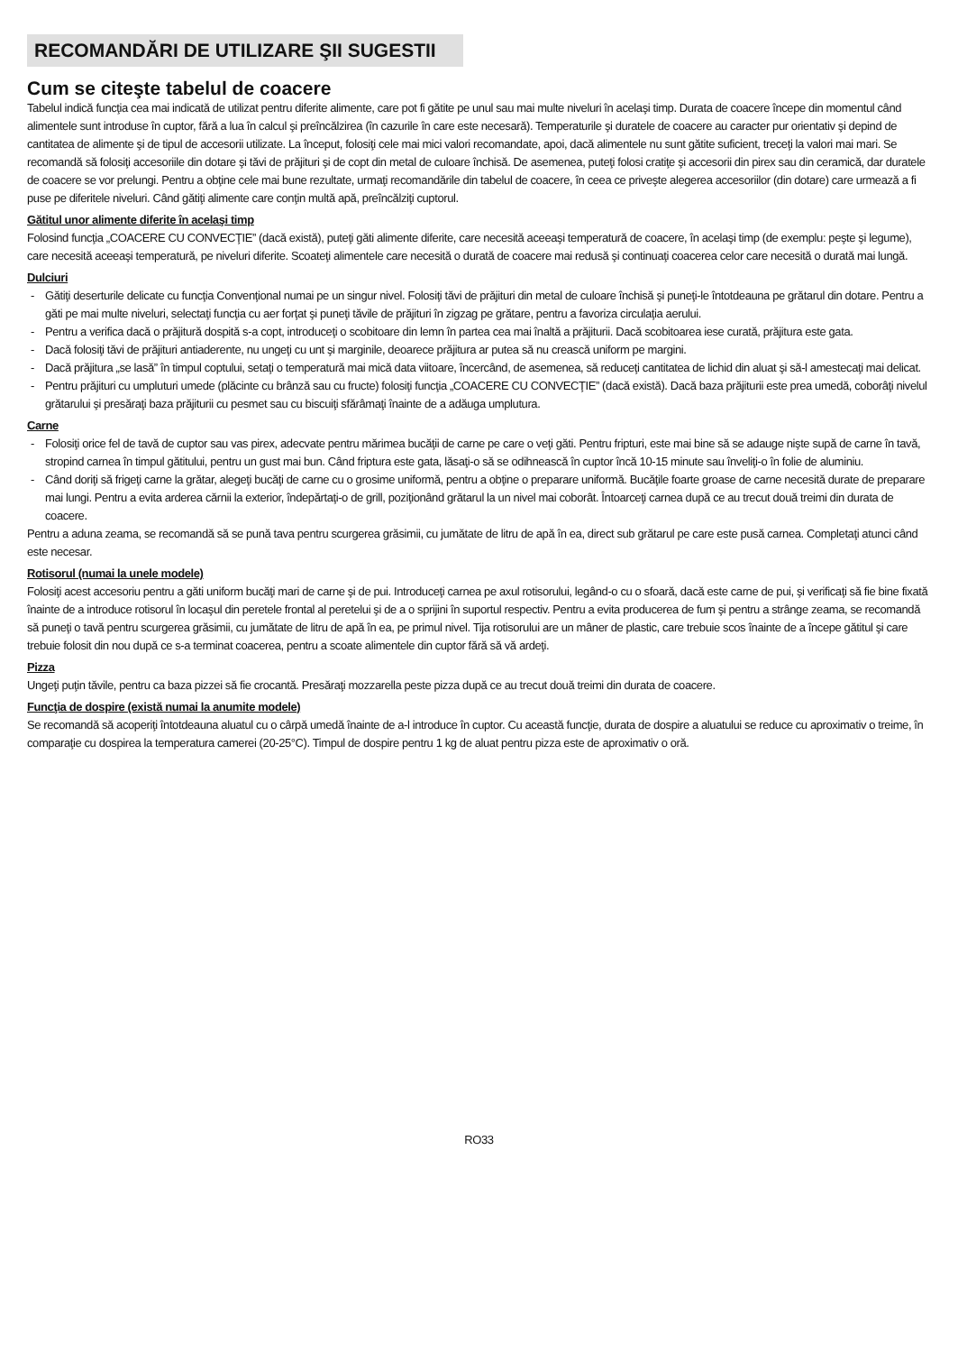RECOMANDĂRI DE UTILIZARE ŞII SUGESTII
Cum se citeşte tabelul de coacere
Tabelul indică funcţia cea mai indicată de utilizat pentru diferite alimente, care pot fi gătite pe unul sau mai multe niveluri în acelaşi timp. Durata de coacere începe din momentul când alimentele sunt introduse în cuptor, fără a lua în calcul şi preîncălzirea (în cazurile în care este necesară). Temperaturile şi duratele de coacere au caracter pur orientativ şi depind de cantitatea de alimente şi de tipul de accesorii utilizate. La început, folosiţi cele mai mici valori recomandate, apoi, dacă alimentele nu sunt gătite suficient, treceţi la valori mai mari. Se recomandă să folosiţi accesoriile din dotare şi tăvi de prăjituri şi de copt din metal de culoare închisă. De asemenea, puteţi folosi cratiţe şi accesorii din pirex sau din ceramică, dar duratele de coacere se vor prelungi. Pentru a obţine cele mai bune rezultate, urmaţi recomandările din tabelul de coacere, în ceea ce priveşte alegerea accesoriilor (din dotare) care urmează a fi puse pe diferitele niveluri. Când gătiţi alimente care conţin multă apă, preîncălziţi cuptorul.
Gătitul unor alimente diferite în acelaşi timp
Folosind funcţia „COACERE CU CONVECŢIE” (dacă există), puteţi găti alimente diferite, care necesită aceeaşi temperatură de coacere, în acelaşi timp (de exemplu: peşte şi legume), care necesită aceeaşi temperatură, pe niveluri diferite. Scoateţi alimentele care necesită o durată de coacere mai redusă şi continuaţi coacerea celor care necesită o durată mai lungă.
Dulciuri
- Gătiţi deserturile delicate cu funcţia Convenţional numai pe un singur nivel. Folosiţi tăvi de prăjituri din metal de culoare închisă şi puneţi-le întotdeauna pe grătarul din dotare. Pentru a găti pe mai multe niveluri, selectaţi funcţia cu aer forţat şi puneţi tăvile de prăjituri în zigzag pe grătare, pentru a favoriza circulaţia aerului.
- Pentru a verifica dacă o prăjitură dospită s-a copt, introduceţi o scobitoare din lemn în partea cea mai înaltă a prăjiturii. Dacă scobitoarea iese curată, prăjitura este gata.
- Dacă folosiţi tăvi de prăjituri antiaderente, nu ungeţi cu unt şi marginile, deoarece prăjitura ar putea să nu crească uniform pe margini.
- Dacă prăjitura „se lasă” în timpul coptului, setaţi o temperatură mai mică data viitoare, încercând, de asemenea, să reduceţi cantitatea de lichid din aluat şi să-l amestecaţi mai delicat.
- Pentru prăjituri cu umpluturi umede (plăcinte cu brânză sau cu fructe) folosiţi funcţia „COACERE CU CONVECŢIE” (dacă există). Dacă baza prăjiturii este prea umedă, coborâţi nivelul grătarului şi presăraţi baza prăjiturii cu pesmet sau cu biscuiţi sfărâmaţi înainte de a adăuga umplutura.
Carne
- Folosiţi orice fel de tavă de cuptor sau vas pirex, adecvate pentru mărimea bucăţii de carne pe care o veţi găti. Pentru fripturi, este mai bine să se adauge nişte supă de carne în tavă, stropind carnea în timpul gătitului, pentru un gust mai bun. Când friptura este gata, lăsaţi-o să se odihnească în cuptor încă 10-15 minute sau înveliţi-o în folie de aluminiu.
- Când doriţi să frigeţi carne la grătar, alegeţi bucăţi de carne cu o grosime uniformă, pentru a obţine o preparare uniformă. Bucăţile foarte groase de carne necesită durate de preparare mai lungi. Pentru a evita arderea cărnii la exterior, îndepărtaţi-o de grill, poziţionând grătarul la un nivel mai coborât. Întoarceţi carnea după ce au trecut două treimi din durata de coacere.
Pentru a aduna zeama, se recomandă să se pună tava pentru scurgerea grăsimii, cu jumătate de litru de apă în ea, direct sub grătarul pe care este pusă carnea. Completaţi atunci când este necesar.
Rotisorul (numai la unele modele)
Folosiţi acest accesoriu pentru a găti uniform bucăţi mari de carne şi de pui. Introduceţi carnea pe axul rotisorului, legând-o cu o sfoară, dacă este carne de pui, şi verificaţi să fie bine fixată înainte de a introduce rotisorul în locaşul din peretele frontal al peretelui şi de a o sprijini în suportul respectiv. Pentru a evita producerea de fum şi pentru a strânge zeama, se recomandă să puneţi o tavă pentru scurgerea grăsimii, cu jumătate de litru de apă în ea, pe primul nivel. Tija rotisorului are un mâner de plastic, care trebuie scos înainte de a începe gătitul şi care trebuie folosit din nou după ce s-a terminat coacerea, pentru a scoate alimentele din cuptor fără să vă ardeţi.
Pizza
Ungeţi puţin tăvile, pentru ca baza pizzei să fie crocantă. Presăraţi mozzarella peste pizza după ce au trecut două treimi din durata de coacere.
Funcţia de dospire (există numai la anumite modele)
Se recomandă să acoperiţi întotdeauna aluatul cu o cârpă umedă înainte de a-l introduce în cuptor. Cu această funcţie, durata de dospire a aluatului se reduce cu aproximativ o treime, în comparaţie cu dospirea la temperatura camerei (20-25°C). Timpul de dospire pentru 1 kg de aluat pentru pizza este de aproximativ o oră.
RO33